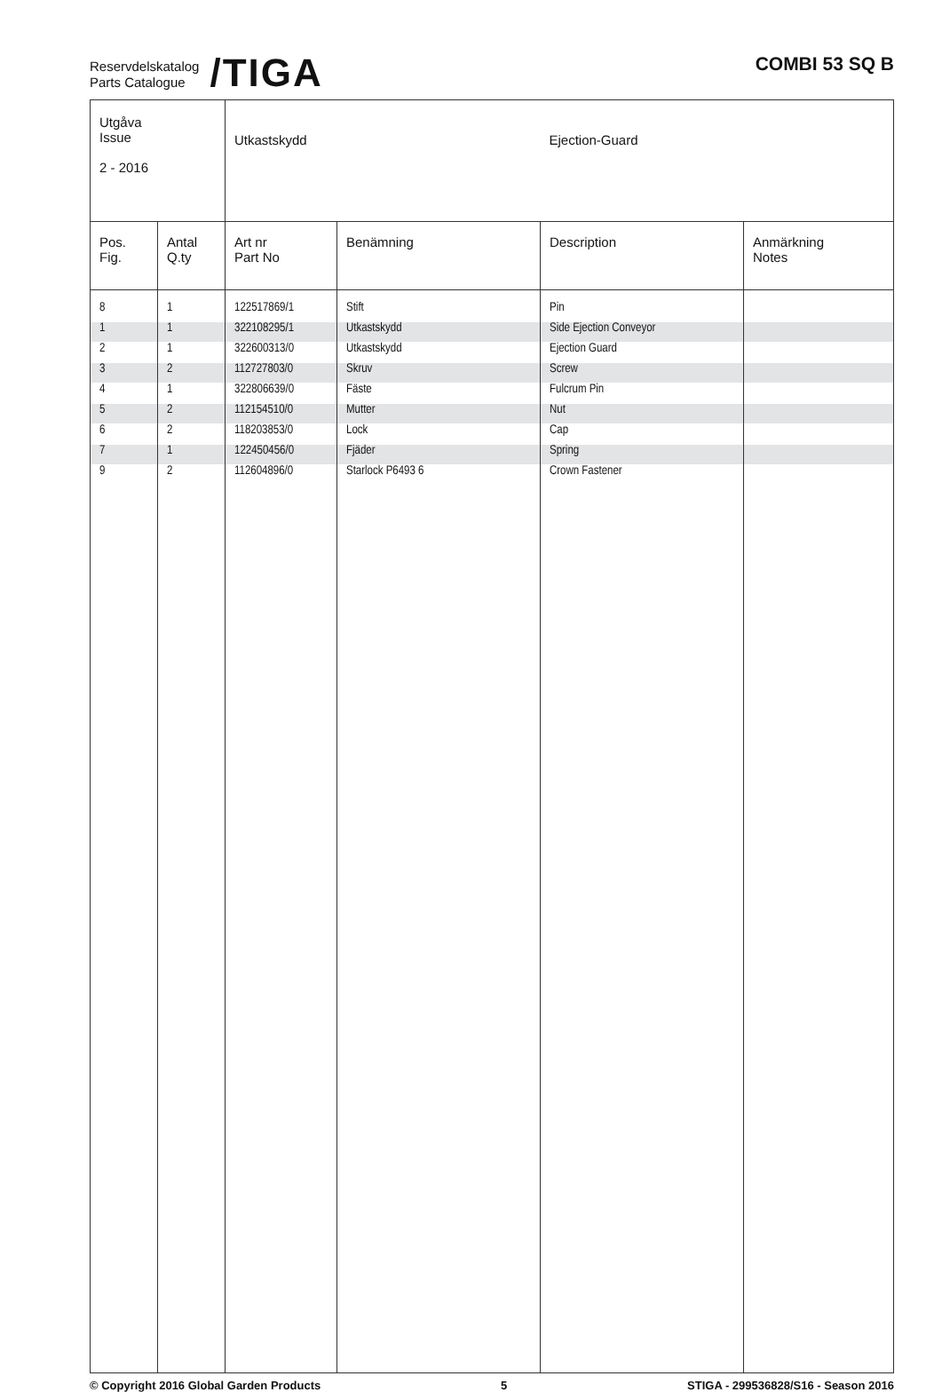Reservdelskatalog
Parts Catalogue
/TIGA
COMBI 53 SQ B
| Utgåva Issue 2 - 2016 | | Utkastskydd | | Ejection-Guard | |
| Pos. Fig. | Antal Q.ty | Art nr Part No | Benämning | Description | Anmärkning Notes |
| 8 | 1 | 122517869/1 | Stift | Pin | |
| 1 | 1 | 322108295/1 | Utkastskydd | Side Ejection Conveyor | |
| 2 | 1 | 322600313/0 | Utkastskydd | Ejection Guard | |
| 3 | 2 | 112727803/0 | Skruv | Screw | |
| 4 | 1 | 322806639/0 | Fäste | Fulcrum Pin | |
| 5 | 2 | 112154510/0 | Mutter | Nut | |
| 6 | 2 | 118203853/0 | Lock | Cap | |
| 7 | 1 | 122450456/0 | Fjäder | Spring | |
| 9 | 2 | 112604896/0 | Starlock P6493 6 | Crown Fastener | |
© Copyright 2016 Global Garden Products 5 STIGA - 299536828/S16 - Season 2016